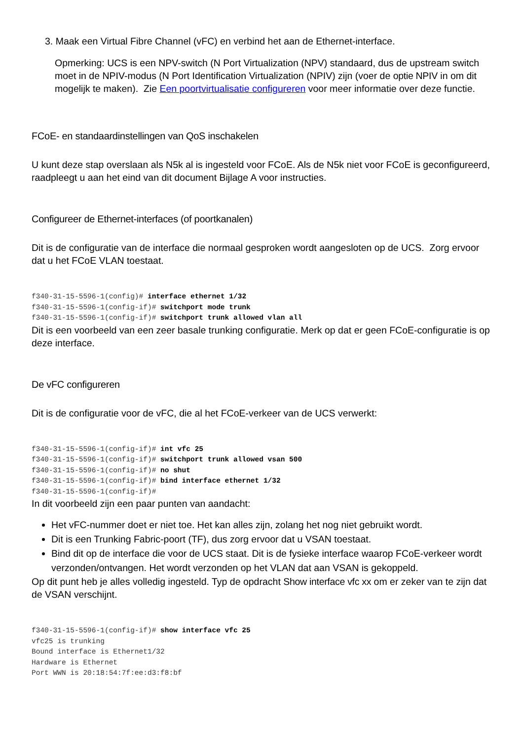3. Maak een Virtual Fibre Channel (vFC) en verbind het aan de Ethernet-interface.
Opmerking: UCS is een NPV-switch (N Port Virtualization (NPV) standaard, dus de upstream switch moet in de NPIV-modus (N Port Identification Virtualization (NPIV) zijn (voer de optie NPIV in om dit mogelijk te maken). Zie Een poortvirtualisatie configureren voor meer informatie over deze functie.
FCoE- en standaardinstellingen van QoS inschakelen
U kunt deze stap overslaan als N5k al is ingesteld voor FCoE. Als de N5k niet voor FCoE is geconfigureerd, raadpleegt u aan het eind van dit document Bijlage A voor instructies.
Configureer de Ethernet-interfaces (of poortkanalen)
Dit is de configuratie van de interface die normaal gesproken wordt aangesloten op de UCS. Zorg ervoor dat u het FCoE VLAN toestaat.
f340-31-15-5596-1(config)# interface ethernet 1/32
f340-31-15-5596-1(config-if)# switchport mode trunk
f340-31-15-5596-1(config-if)# switchport trunk allowed vlan all
Dit is een voorbeeld van een zeer basale trunking configuratie. Merk op dat er geen FCoE-configuratie is op deze interface.
De vFC configureren
Dit is de configuratie voor de vFC, die al het FCoE-verkeer van de UCS verwerkt:
f340-31-15-5596-1(config-if)# int vfc 25
f340-31-15-5596-1(config-if)# switchport trunk allowed vsan 500
f340-31-15-5596-1(config-if)# no shut
f340-31-15-5596-1(config-if)# bind interface ethernet 1/32
f340-31-15-5596-1(config-if)#
In dit voorbeeld zijn een paar punten van aandacht:
Het vFC-nummer doet er niet toe. Het kan alles zijn, zolang het nog niet gebruikt wordt.
Dit is een Trunking Fabric-poort (TF), dus zorg ervoor dat u VSAN toestaat.
Bind dit op de interface die voor de UCS staat. Dit is de fysieke interface waarop FCoE-verkeer wordt verzonden/ontvangen. Het wordt verzonden op het VLAN dat aan VSAN is gekoppeld.
Op dit punt heb je alles volledig ingesteld. Typ de opdracht Show interface vfc xx om er zeker van te zijn dat de VSAN verschijnt.
f340-31-15-5596-1(config-if)# show interface vfc 25
vfc25 is trunking
Bound interface is Ethernet1/32
Hardware is Ethernet
Port WWN is 20:18:54:7f:ee:d3:f8:bf